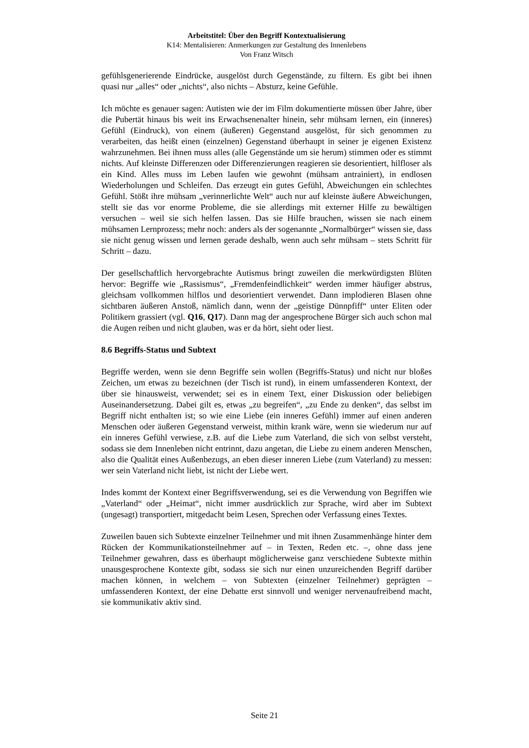Arbeitstitel: Über den Begriff Kontextualisierung
K14: Mentalisieren: Anmerkungen zur Gestaltung des Innenlebens
Von Franz Witsch
gefühlsgenerierende Eindrücke, ausgelöst durch Gegenstände, zu filtern. Es gibt bei ihnen quasi nur „alles“ oder „nichts“, also nichts – Absturz, keine Gefühle.
Ich möchte es genauer sagen: Autisten wie der im Film dokumentierte müssen über Jahre, über die Pubertät hinaus bis weit ins Erwachsenenalter hinein, sehr mühsam lernen, ein (inneres) Gefühl (Eindruck), von einem (äußeren) Gegenstand ausgelöst, für sich genommen zu verarbeiten, das heißt einen (einzelnen) Gegenstand überhaupt in seiner je eigenen Existenz wahrzunehmen. Bei ihnen muss alles (alle Gegenstände um sie herum) stimmen oder es stimmt nichts. Auf kleinste Differenzen oder Differenzierungen reagieren sie desorientiert, hilfloser als ein Kind. Alles muss im Leben laufen wie gewohnt (mühsam antrainiert), in endlosen Wiederholungen und Schleifen. Das erzeugt ein gutes Gefühl, Abweichungen ein schlechtes Gefühl. Stößt ihre mühsam „verinnerlichte Welt“ auch nur auf kleinste äußere Abweichungen, stellt sie das vor enorme Probleme, die sie allerdings mit externer Hilfe zu bewältigen versuchen – weil sie sich helfen lassen. Das sie Hilfe brauchen, wissen sie nach einem mühsamen Lernprozess; mehr noch: anders als der sogenannte „Normalbürger“ wissen sie, dass sie nicht genug wissen und lernen gerade deshalb, wenn auch sehr mühsam – stets Schritt für Schritt – dazu.
Der gesellschaftlich hervorgebrachte Autismus bringt zuweilen die merkwürdigsten Blüten hervor: Begriffe wie „Rassismus“, „Fremdenfeindlichkeit“ werden immer häufiger abstrus, gleichsam vollkommen hilflos und desorientiert verwendet. Dann implodieren Blasen ohne sichtbaren äußeren Anstoß, nämlich dann, wenn der „geistige Dünnpfiff“ unter Eliten oder Politikern grassiert (vgl. Q16, Q17). Dann mag der angesprochene Bürger sich auch schon mal die Augen reiben und nicht glauben, was er da hört, sieht oder liest.
8.6 Begriffs-Status und Subtext
Begriffe werden, wenn sie denn Begriffe sein wollen (Begriffs-Status) und nicht nur bloßes Zeichen, um etwas zu bezeichnen (der Tisch ist rund), in einem umfassenderen Kontext, der über sie hinausweist, verwendet; sei es in einem Text, einer Diskussion oder beliebigen Auseinandersetzung. Dabei gilt es, etwas „zu begreifen“, „zu Ende zu denken“, das selbst im Begriff nicht enthalten ist; so wie eine Liebe (ein inneres Gefühl) immer auf einen anderen Menschen oder äußeren Gegenstand verweist, mithin krank wäre, wenn sie wiederum nur auf ein inneres Gefühl verwiese, z.B. auf die Liebe zum Vaterland, die sich von selbst versteht, sodass sie dem Innenleben nicht entrinnt, dazu angetan, die Liebe zu einem anderen Menschen, also die Qualität eines Außenbezugs, an eben dieser inneren Liebe (zum Vaterland) zu messen: wer sein Vaterland nicht liebt, ist nicht der Liebe wert.
Indes kommt der Kontext einer Begriffsverwendung, sei es die Verwendung von Begriffen wie „Vaterland“ oder „Heimat“, nicht immer ausdrücklich zur Sprache, wird aber im Subtext (ungesagt) transportiert, mitgedacht beim Lesen, Sprechen oder Verfassung eines Textes.
Zuweilen bauen sich Subtexte einzelner Teilnehmer und mit ihnen Zusammenhänge hinter dem Rücken der Kommunikationsteilnehmer auf – in Texten, Reden etc. –, ohne dass jene Teilnehmer gewahren, dass es überhaupt möglicherweise ganz verschiedene Subtexte mithin unausgesprochene Kontexte gibt, sodass sie sich nur einen unzureichenden Begriff darüber machen können, in welchem – von Subtexten (einzelner Teilnehmer) geprägten – umfassenderen Kontext, der eine Debatte erst sinnvoll und weniger nervenaufreibend macht, sie kommunikativ aktiv sind.
Seite 21